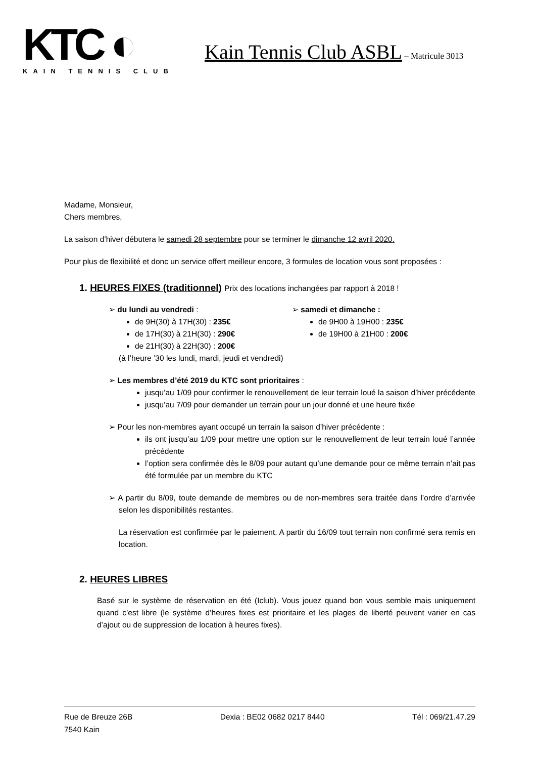KTC ◐
KAIN TENNIS CLUB
Kain Tennis Club ASBL – Matricule 3013
Madame, Monsieur,
Chers membres,
La saison d’hiver débutera le samedi 28 septembre pour se terminer le dimanche 12 avril 2020.
Pour plus de flexibilité et donc un service offert meilleur encore, 3 formules de location vous sont proposées :
1. HEURES FIXES (traditionnel) Prix des locations inchangées par rapport à 2018 !
➢ du lundi au vendredi :
de 9H(30) à 17H(30) : 235€
de 17H(30) à 21H(30) : 290€
de 21H(30) à 22H(30) : 200€
(à l’heure ’30 les lundi, mardi, jeudi et vendredi)
➢ samedi et dimanche :
de 9H00 à 19H00 : 235€
de 19H00 à 21H00 : 200€
➢ Les membres d’été 2019 du KTC sont prioritaires :
jusqu’au 1/09 pour confirmer le renouvellement de leur terrain loué la saison d’hiver précédente
jusqu’au 7/09 pour demander un terrain pour un jour donné et une heure fixée
➢ Pour les non-membres ayant occupé un terrain la saison d’hiver précédente :
ils ont jusqu’au 1/09 pour mettre une option sur le renouvellement de leur terrain loué l’année précédente
l’option sera confirmée dès le 8/09 pour autant qu’une demande pour ce même terrain n’ait pas été formulée par un membre du KTC
➢ A partir du 8/09, toute demande de membres ou de non-membres sera traitée dans l’ordre d’arrivée selon les disponibilités restantes.
La réservation est confirmée par le paiement. A partir du 16/09 tout terrain non confirmé sera remis en location.
2. HEURES LIBRES
Basé sur le système de réservation en été (Iclub). Vous jouez quand bon vous semble mais uniquement quand c’est libre (le système d’heures fixes est prioritaire et les plages de liberté peuvent varier en cas d’ajout ou de suppression de location à heures fixes).
Rue de Breuze 26B
7540 Kain
Dexia : BE02 0682 0217 8440 Tél : 069/21.47.29